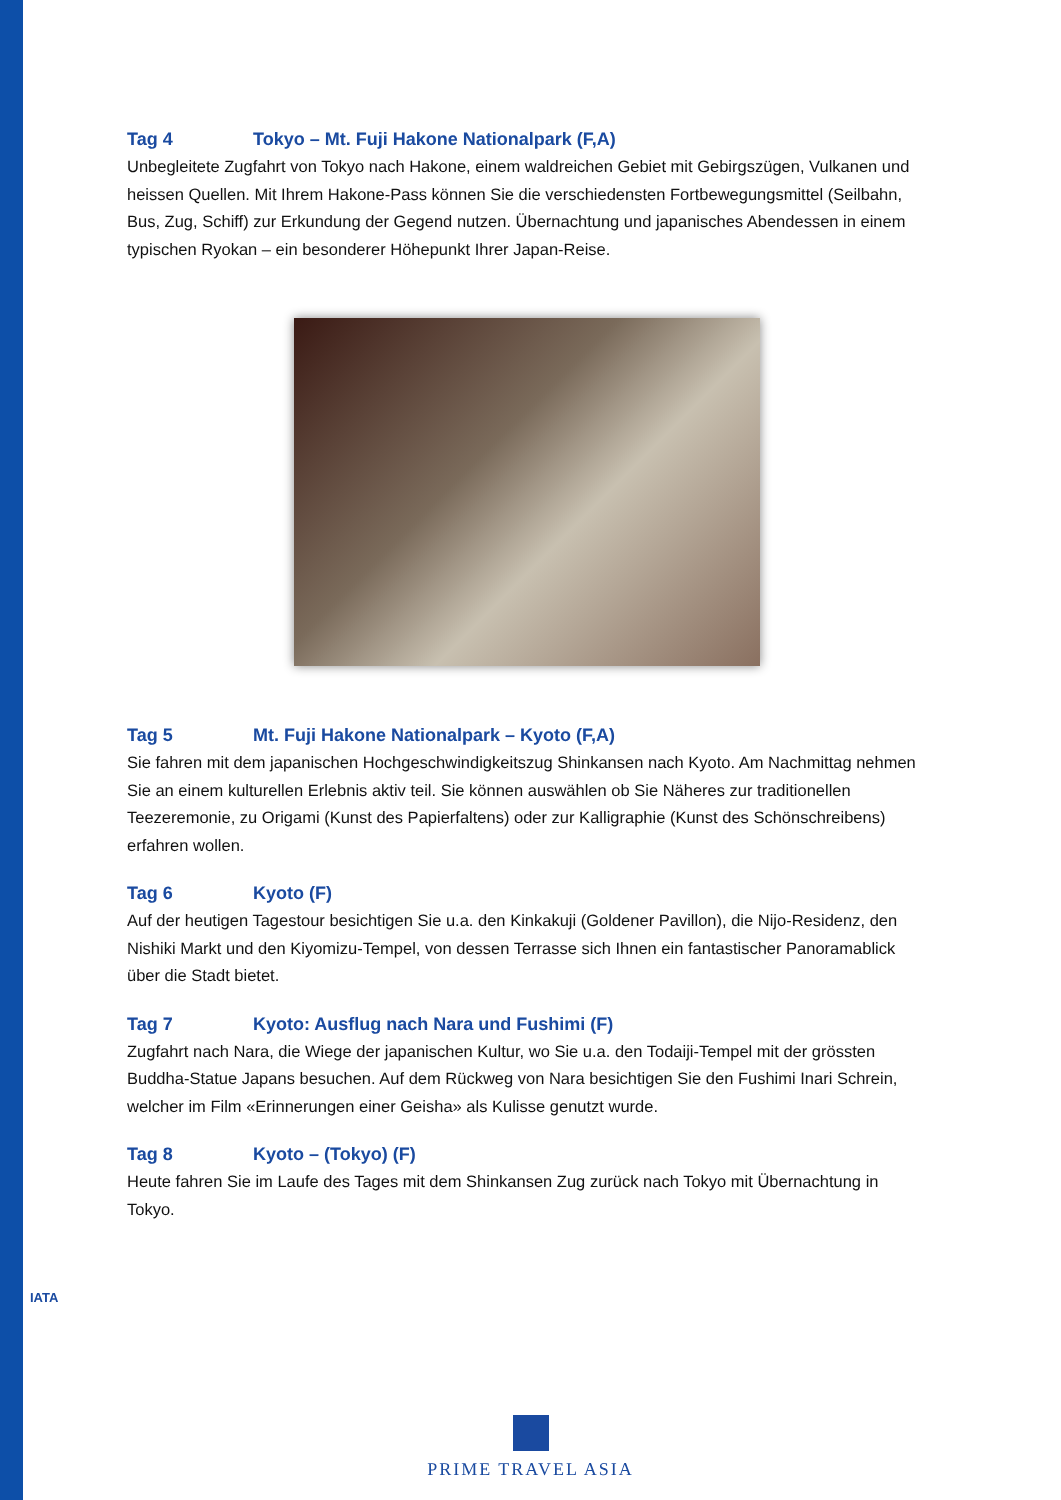IATA
Tag 4 Tokyo – Mt. Fuji Hakone Nationalpark (F,A)
Unbegleitete Zugfahrt von Tokyo nach Hakone, einem waldreichen Gebiet mit Gebirgszügen, Vulkanen und heissen Quellen. Mit Ihrem Hakone-Pass können Sie die verschiedensten Fortbewegungsmittel (Seilbahn, Bus, Zug, Schiff) zur Erkundung der Gegend nutzen. Übernachtung und japanisches Abendessen in einem typischen Ryokan – ein besonderer Höhepunkt Ihrer Japan-Reise.
Tag 5 Mt. Fuji Hakone Nationalpark – Kyoto (F,A)
Sie fahren mit dem japanischen Hochgeschwindigkeitszug Shinkansen nach Kyoto. Am Nachmittag nehmen Sie an einem kulturellen Erlebnis aktiv teil. Sie können auswählen ob Sie Näheres zur traditionellen Teezeremonie, zu Origami (Kunst des Papierfaltens) oder zur Kalligraphie (Kunst des Schönschreibens) erfahren wollen.
Tag 6 Kyoto (F)
Auf der heutigen Tagestour besichtigen Sie u.a. den Kinkakuji (Goldener Pavillon), die Nijo-Residenz, den Nishiki Markt und den Kiyomizu-Tempel, von dessen Terrasse sich Ihnen ein fantastischer Panoramablick über die Stadt bietet.
Tag 7 Kyoto: Ausflug nach Nara und Fushimi (F)
Zugfahrt nach Nara, die Wiege der japanischen Kultur, wo Sie u.a. den Todaiji-Tempel mit der grössten Buddha-Statue Japans besuchen. Auf dem Rückweg von Nara besichtigen Sie den Fushimi Inari Schrein, welcher im Film «Erinnerungen einer Geisha» als Kulisse genutzt wurde.
Tag 8 Kyoto – (Tokyo) (F)
Heute fahren Sie im Laufe des Tages mit dem Shinkansen Zug zurück nach Tokyo mit Übernachtung in Tokyo.
PRIME TRAVEL ASIA